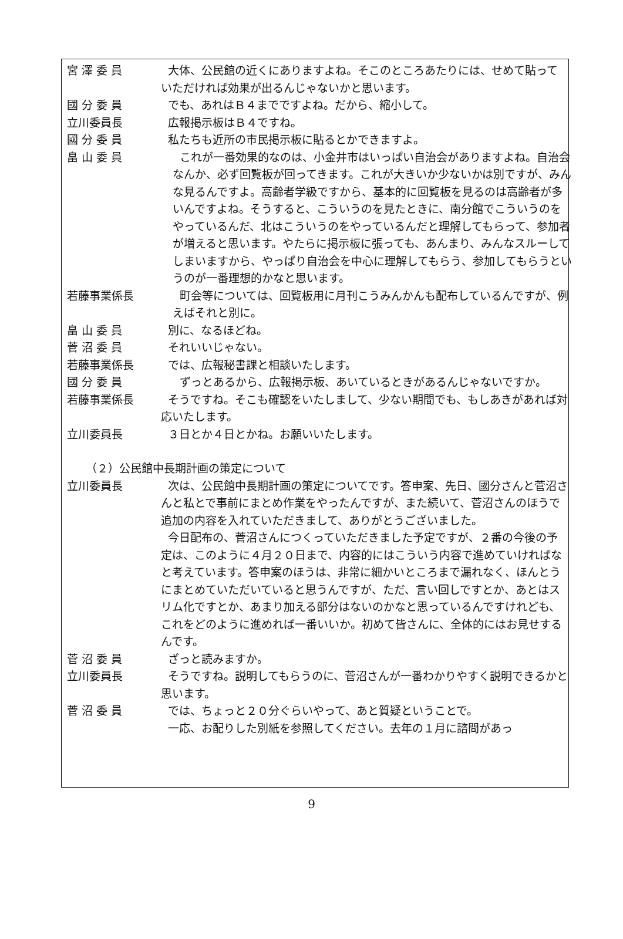宮 澤 委 員 大体、公民館の近くにありますよね。そこのところあたりには、せめて貼っていただければ効果が出るんじゃないかと思います。
國 分 委 員 でも、あれはＢ４までですよね。だから、縮小して。
立川委員長 広報掲示板はＢ４ですね。
國 分 委 員 私たちも近所の市民掲示板に貼るとかできますよ。
畠 山 委 員 これが一番効果的なのは、小金井市はいっぱい自治会がありますよね。自治会なんか、必ず回覧板が回ってきます。これが大きいか少ないかは別ですが、みんな見るんですよ。高齢者学級ですから、基本的に回覧板を見るのは高齢者が多いんですよね。そうすると、こういうのを見たときに、南分館でこういうのをやっているんだ、北はこういうのをやっているんだと理解してもらって、参加者が増えると思います。やたらに掲示板に張っても、あんまり、みんなスルーしてしまいますから、やっぱり自治会を中心に理解してもらう、参加してもらうというのが一番理想的かなと思います。
若藤事業係長 町会等については、回覧板用に月刊こうみんかんも配布しているんですが、例えばそれと別に。
畠 山 委 員 別に、なるほどね。
菅 沼 委 員 それいいじゃない。
若藤事業係長 では、広報秘書課と相談いたします。
國 分 委 員 ずっとあるから、広報掲示板、あいているときがあるんじゃないですか。
若藤事業係長 そうですね。そこも確認をいたしまして、少ない期間でも、もしあきがあれば対応いたします。
立川委員長 ３日とか４日とかね。お願いいたします。
（２）公民館中長期計画の策定について
立川委員長 次は、公民館中長期計画の策定についてです。答申案、先日、國分さんと菅沼さんと私とで事前にまとめ作業をやったんですが、また続いて、菅沼さんのほうで追加の内容を入れていただきまして、ありがとうございました。
今日配布の、菅沼さんにつくっていただきました予定ですが、２番の今後の予定は、このように４月２０日まで、内容的にはこういう内容で進めていければなと考えています。答申案のほうは、非常に細かいところまで漏れなく、ほんとうにまとめていただいていると思うんですが、ただ、言い回しですとか、あとはスリム化ですとか、あまり加える部分はないのかなと思っているんですけれども、これをどのように進めれば一番いいか。初めて皆さんに、全体的にはお見せするんです。
菅 沼 委 員 ざっと読みますか。
立川委員長 そうですね。説明してもらうのに、菅沼さんが一番わかりやすく説明できるかと思います。
菅 沼 委 員 では、ちょっと２０分ぐらいやって、あと質疑ということで。
一応、お配りした別紙を参照してください。去年の１月に諮問があっ
9